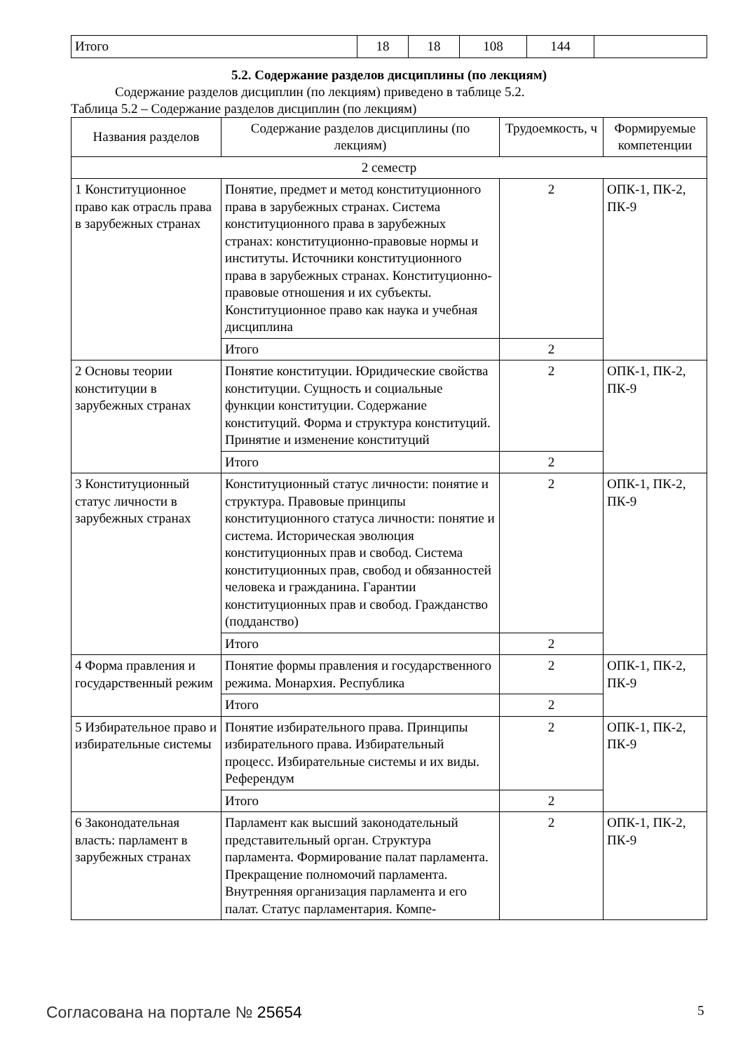| Итого | 18 | 18 | 108 | 144 | |
5.2. Содержание разделов дисциплины (по лекциям)
Содержание разделов дисциплин (по лекциям) приведено в таблице 5.2.
Таблица 5.2 – Содержание разделов дисциплин (по лекциям)
| Названия разделов | Содержание разделов дисциплины (по лекциям) | Трудоемкость, ч | Формируемые компетенции |
| --- | --- | --- | --- |
| 2 семестр | | | |
| 1 Конституционное право как отрасль права в зарубежных странах | Понятие, предмет и метод конституционного права в зарубежных странах. Система конституционного права в зарубежных странах: конституционно-правовые нормы и институты. Источники конституционного права в зарубежных странах. Конституционно-правовые отношения и их субъекты. Конституционное право как наука и учебная дисциплина | 2 | ОПК-1, ПК-2, ПК-9 |
| | Итого | 2 | |
| 2 Основы теории конституции в зарубежных странах | Понятие конституции. Юридические свойства конституции. Сущность и социальные функции конституции. Содержание конституций. Форма и структура конституций. Принятие и изменение конституций | 2 | ОПК-1, ПК-2, ПК-9 |
| | Итого | 2 | |
| 3 Конституционный статус личности в зарубежных странах | Конституционный статус личности: понятие и структура. Правовые принципы конституционного статуса личности: понятие и система. Историческая эволюция конституционных прав и свобод. Система конституционных прав, свобод и обязанностей человека и гражданина. Гарантии конституционных прав и свобод. Гражданство (подданство) | 2 | ОПК-1, ПК-2, ПК-9 |
| | Итого | 2 | |
| 4 Форма правления и государственный режим | Понятие формы правления и государственного режима. Монархия. Республика | 2 | ОПК-1, ПК-2, ПК-9 |
| | Итого | 2 | |
| 5 Избирательное право и избирательные системы | Понятие избирательного права. Принципы избирательного права. Избирательный процесс. Избирательные системы и их виды. Референдум | 2 | ОПК-1, ПК-2, ПК-9 |
| | Итого | 2 | |
| 6 Законодательная власть: парламент в зарубежных странах | Парламент как высший законодательный представительный орган. Структура парламента. Формирование палат парламента. Прекращение полномочий парламента. Внутренняя организация парламента и его палат. Статус парламентария. Компе- | 2 | ОПК-1, ПК-2, ПК-9 |
Согласована на портале № 25654 5